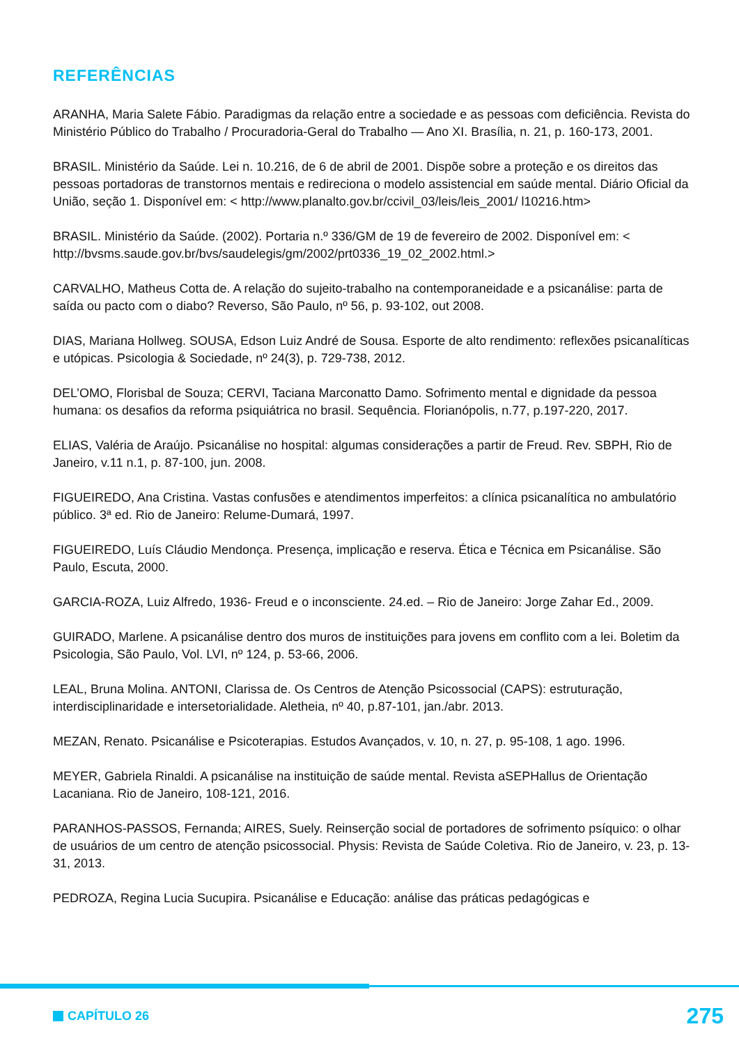REFERÊNCIAS
ARANHA, Maria Salete Fábio. Paradigmas da relação entre a sociedade e as pessoas com deficiência. Revista do Ministério Público do Trabalho / Procuradoria-Geral do Trabalho — Ano XI. Brasília, n. 21, p. 160-173, 2001.
BRASIL. Ministério da Saúde. Lei n. 10.216, de 6 de abril de 2001. Dispõe sobre a proteção e os direitos das pessoas portadoras de transtornos mentais e redireciona o modelo assistencial em saúde mental. Diário Oficial da União, seção 1. Disponível em: < http://www.planalto.gov.br/ccivil_03/leis/leis_2001/ l10216.htm>
BRASIL. Ministério da Saúde. (2002). Portaria n.º 336/GM de 19 de fevereiro de 2002. Disponível em: < http://bvsms.saude.gov.br/bvs/saudelegis/gm/2002/prt0336_19_02_2002.html.>
CARVALHO, Matheus Cotta de. A relação do sujeito-trabalho na contemporaneidade e a psicanálise: parta de saída ou pacto com o diabo? Reverso, São Paulo, nº 56, p. 93-102, out 2008.
DIAS, Mariana Hollweg. SOUSA, Edson Luiz André de Sousa. Esporte de alto rendimento: reflexões psicanalíticas e utópicas. Psicologia & Sociedade, nº 24(3), p. 729-738, 2012.
DEL’OMO, Florisbal de Souza; CERVI, Taciana Marconatto Damo. Sofrimento mental e dignidade da pessoa humana: os desafios da reforma psiquiátrica no brasil. Sequência. Florianópolis, n.77, p.197-220, 2017.
ELIAS, Valéria de Araújo. Psicanálise no hospital: algumas considerações a partir de Freud. Rev. SBPH, Rio de Janeiro, v.11 n.1, p. 87-100, jun. 2008.
FIGUEIREDO, Ana Cristina. Vastas confusões e atendimentos imperfeitos: a clínica psicanalítica no ambulatório público. 3ª ed. Rio de Janeiro: Relume-Dumará, 1997.
FIGUEIREDO, Luís Cláudio Mendonça. Presença, implicação e reserva. Ética e Técnica em Psicanálise. São Paulo, Escuta, 2000.
GARCIA-ROZA, Luiz Alfredo, 1936- Freud e o inconsciente. 24.ed. – Rio de Janeiro: Jorge Zahar Ed., 2009.
GUIRADO, Marlene. A psicanálise dentro dos muros de instituições para jovens em conflito com a lei. Boletim da Psicologia, São Paulo, Vol. LVI, nº 124, p. 53-66, 2006.
LEAL, Bruna Molina. ANTONI, Clarissa de. Os Centros de Atenção Psicossocial (CAPS): estruturação, interdisciplinaridade e intersetorialidade. Aletheia, nº 40, p.87-101, jan./abr. 2013.
MEZAN, Renato. Psicanálise e Psicoterapias. Estudos Avançados, v. 10, n. 27, p. 95-108, 1 ago. 1996.
MEYER, Gabriela Rinaldi. A psicanálise na instituição de saúde mental. Revista aSEPHallus de Orientação Lacaniana. Rio de Janeiro, 108-121, 2016.
PARANHOS-PASSOS, Fernanda; AIRES, Suely. Reinserção social de portadores de sofrimento psíquico: o olhar de usuários de um centro de atenção psicossocial. Physis: Revista de Saúde Coletiva. Rio de Janeiro, v. 23, p. 13-31, 2013.
PEDROZA, Regina Lucia Sucupira. Psicanálise e Educação: análise das práticas pedagógicas e
CAPÍTULO 26
275